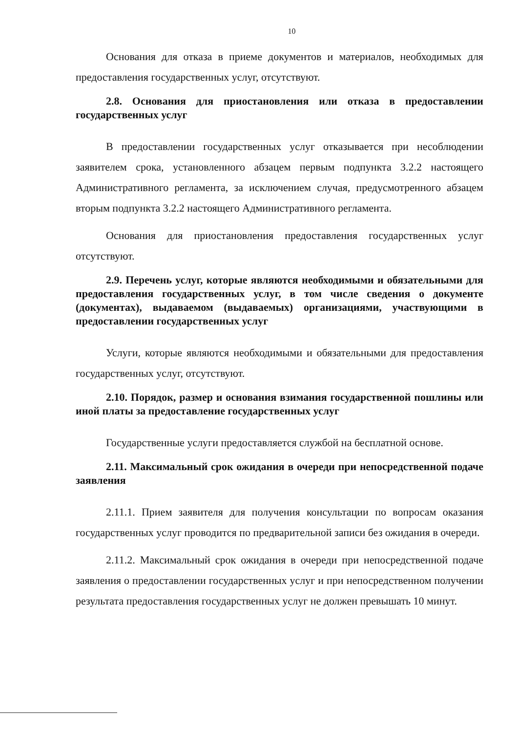10
Основания для отказа в приеме документов и материалов, необходимых для предоставления государственных услуг, отсутствуют.
2.8. Основания для приостановления или отказа в предоставлении государственных услуг
В предоставлении государственных услуг отказывается при несоблюдении заявителем срока, установленного абзацем первым подпункта 3.2.2 настоящего Административного регламента, за исключением случая, предусмотренного абзацем вторым подпункта 3.2.2 настоящего Административного регламента.
Основания для приостановления предоставления государственных услуг отсутствуют.
2.9. Перечень услуг, которые являются необходимыми и обязательными для предоставления государственных услуг, в том числе сведения о документе (документах), выдаваемом (выдаваемых) организациями, участвующими в предоставлении государственных услуг
Услуги, которые являются необходимыми и обязательными для предоставления государственных услуг, отсутствуют.
2.10. Порядок, размер и основания взимания государственной пошлины или иной платы за предоставление государственных услуг
Государственные услуги предоставляется службой на бесплатной основе.
2.11. Максимальный срок ожидания в очереди при непосредственной подаче заявления
2.11.1. Прием заявителя для получения консультации по вопросам оказания государственных услуг проводится по предварительной записи без ожидания в очереди.
2.11.2. Максимальный срок ожидания в очереди при непосредственной подаче заявления о предоставлении государственных услуг и при непосредственном получении результата предоставления государственных услуг не должен превышать 10 минут.